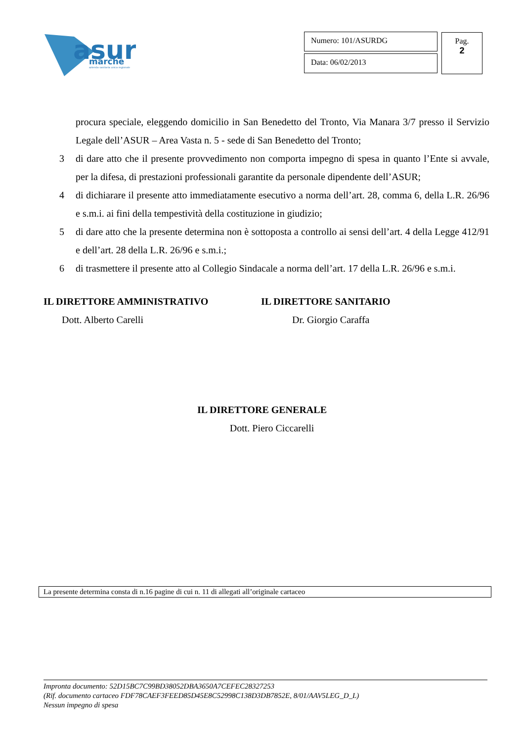asur
marche
azienda sanitaria unica regionale
Numero: 101/ASURDG
Data: 06/02/2013
Pag.
2
procura speciale, eleggendo domicilio in San Benedetto del Tronto, Via Manara 3/7 presso il Servizio Legale dell’ASUR – Area Vasta n. 5 - sede di San Benedetto del Tronto;
3 di dare atto che il presente provvedimento non comporta impegno di spesa in quanto l’Ente si avvale, per la difesa, di prestazioni professionali garantite da personale dipendente dell’ASUR;
4 di dichiarare il presente atto immediatamente esecutivo a norma dell’art. 28, comma 6, della L.R. 26/96 e s.m.i. ai fini della tempestività della costituzione in giudizio;
5 di dare atto che la presente determina non è sottoposta a controllo ai sensi dell’art. 4 della Legge 412/91 e dell’art. 28 della L.R. 26/96 e s.m.i.;
6 di trasmettere il presente atto al Collegio Sindacale a norma dell’art. 17 della L.R. 26/96 e s.m.i.
IL DIRETTORE AMMINISTRATIVO
Dott. Alberto Carelli
IL DIRETTORE SANITARIO
Dr. Giorgio Caraffa
IL DIRETTORE GENERALE
Dott. Piero Ciccarelli
La presente determina consta di n.16 pagine di cui n. 11 di allegati all’originale cartaceo
Impronta documento: 52D15BC7C99BD38052DBA3650A7CEFEC28327253
(Rif. documento cartaceo FDF78CAEF3FEED85D45E8C52998C138D3DB7852E, 8/01/AAV5LEG_D_L)
Nessun impegno di spesa